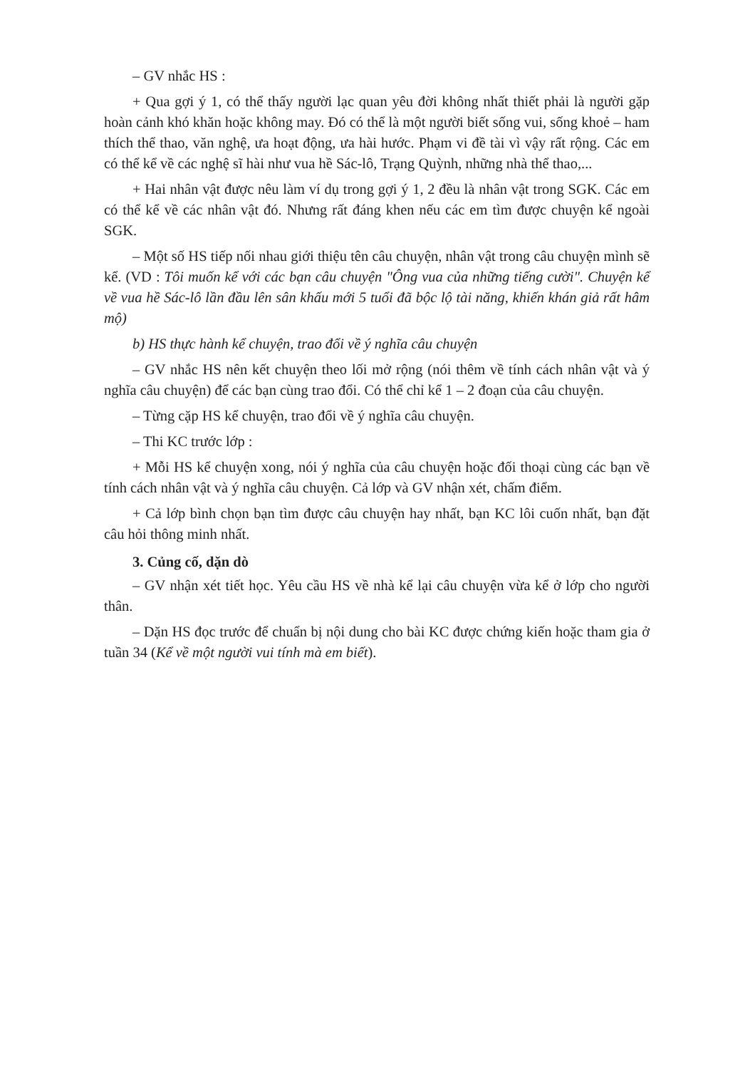– GV nhắc HS :
+ Qua gợi ý 1, có thể thấy người lạc quan yêu đời không nhất thiết phải là người gặp hoàn cảnh khó khăn hoặc không may. Đó có thể là một người biết sống vui, sống khoẻ – ham thích thể thao, văn nghệ, ưa hoạt động, ưa hài hước. Phạm vi đề tài vì vậy rất rộng. Các em có thể kể về các nghệ sĩ hài như vua hề Sác-lô, Trạng Quỳnh, những nhà thể thao,...
+ Hai nhân vật được nêu làm ví dụ trong gợi ý 1, 2 đều là nhân vật trong SGK. Các em có thể kể về các nhân vật đó. Nhưng rất đáng khen nếu các em tìm được chuyện kể ngoài SGK.
– Một số HS tiếp nối nhau giới thiệu tên câu chuyện, nhân vật trong câu chuyện mình sẽ kể. (VD : Tôi muốn kể với các bạn câu chuyện "Ông vua của những tiếng cười". Chuyện kể về vua hề Sác-lô lần đầu lên sân khấu mới 5 tuổi đã bộc lộ tài năng, khiến khán giả rất hâm mộ)
b) HS thực hành kể chuyện, trao đổi về ý nghĩa câu chuyện
– GV nhắc HS nên kết chuyện theo lối mở rộng (nói thêm về tính cách nhân vật và ý nghĩa câu chuyện) để các bạn cùng trao đổi. Có thể chỉ kể 1 – 2 đoạn của câu chuyện.
– Từng cặp HS kể chuyện, trao đổi về ý nghĩa câu chuyện.
– Thi KC trước lớp :
+ Mỗi HS kể chuyện xong, nói ý nghĩa của câu chuyện hoặc đối thoại cùng các bạn về tính cách nhân vật và ý nghĩa câu chuyện. Cả lớp và GV nhận xét, chấm điểm.
+ Cả lớp bình chọn bạn tìm được câu chuyện hay nhất, bạn KC lôi cuốn nhất, bạn đặt câu hỏi thông minh nhất.
3. Củng cố, dặn dò
– GV nhận xét tiết học. Yêu cầu HS về nhà kể lại câu chuyện vừa kể ở lớp cho người thân.
– Dặn HS đọc trước để chuẩn bị nội dung cho bài KC được chứng kiến hoặc tham gia ở tuần 34 (Kể về một người vui tính mà em biết).